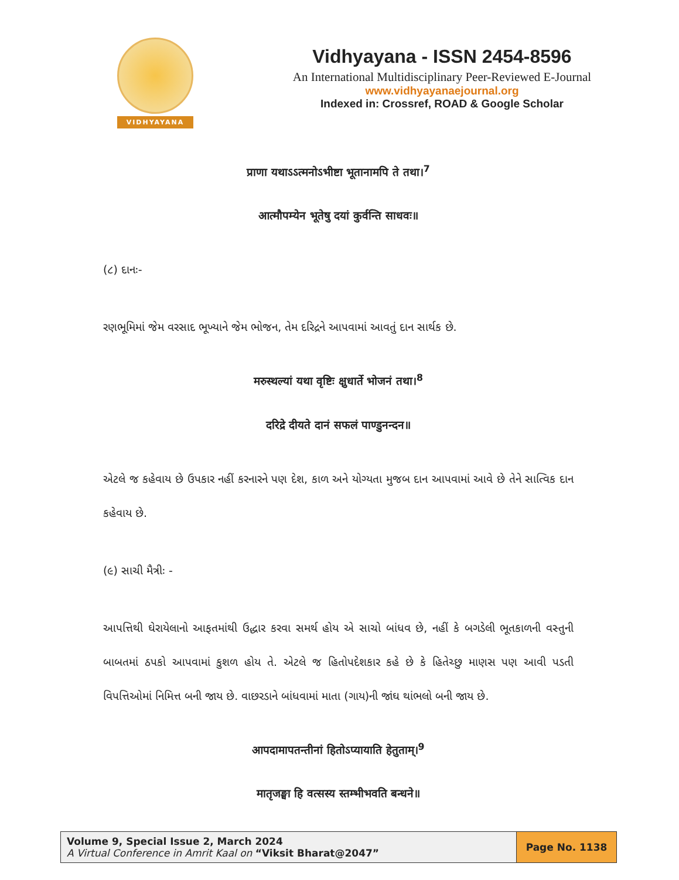VIDHYAYANA
Vidhyayana - ISSN 2454-8596
An International Multidisciplinary Peer-Reviewed E-Journal
www.vidhyayanaejournal.org
Indexed in: Crossref, ROAD & Google Scholar
प्राणा यथाऽऽत्मनोऽभीष्टा भूतानामपि ते तथा।<sup>7</sup>
आत्मौपम्येन भूतेषु दयां कुर्वन्ति साधवः॥
(૮) દાનઃ-
રણભૂમિમાં જેમ વરસાદ ભૂખ્યાને જેમ ભોજન, તેમ દરિદ્રને આપવામાં આવતું દાન સાર્થક છે.
मरुस्थल्यां यथा वृष्टिः क्षुधार्ते भोजनं तथा।<sup>8</sup>
दरिद्रे दीयते दानं सफलं पाण्डुनन्दन॥
એટલે જ કહેવાય છે ઉપકાર નહીં કરનારને પણ દેશ, કાળ અને યોગ્યતા મુજબ દાન આપવામાં આવે છે તેને સાત્વિક દાન કહેવાય છે.
(૯) સાચી મૈત્રીઃ -
આપત્તિથી ઘેરાયેલાનો આફતમાંથી ઉદ્ધાર કરવા સમર્થ હોય એ સાચો બાંધવ છે, નહીં કે બગડેલી ભૂતકાળની વસ્તુની બાબતમાં ઠપકો આપવામાં કુશળ હોય તે. એટલે જ હિતોપદેશકાર કહે છે કે હિતેચ્છુ માણસ પણ આવી પડતી વિપત્તિઓમાં નિમિત્ત બની જાય છે. વાછરડાને બાંધવામાં માતા (ગાય)ની જાંઘ થાંભલો બની જાય છે.
आपदामापतन्तीनां हितोऽप्यायाति हेतुताम्।<sup>9</sup>
मातृजङ्घा हि वत्सस्य स्तम्भीभवति बन्धने॥
| Volume 9, Special Issue 2, March 2024 A Virtual Conference in Amrit Kaal on “Viksit Bharat@2047” | Page No. 1138 |